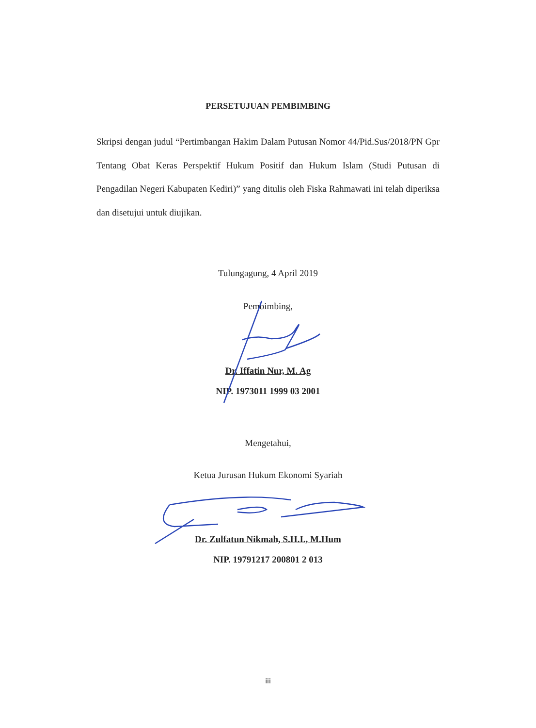PERSETUJUAN PEMBIMBING
Skripsi dengan judul “Pertimbangan Hakim Dalam Putusan Nomor 44/Pid.Sus/2018/PN Gpr Tentang Obat Keras Perspektif Hukum Positif dan Hukum Islam (Studi Putusan di Pengadilan Negeri Kabupaten Kediri)” yang ditulis oleh Fiska Rahmawati ini telah diperiksa dan disetujui untuk diujikan.
Tulungagung, 4 April 2019
Pembimbing,
Dr. Iffatin Nur, M. Ag
NIP. 1973011 1999 03 2001
Mengetahui,
Ketua Jurusan Hukum Ekonomi Syariah
Dr. Zulfatun Nikmah, S.H.I., M.Hum
NIP. 19791217 200801 2 013
iii